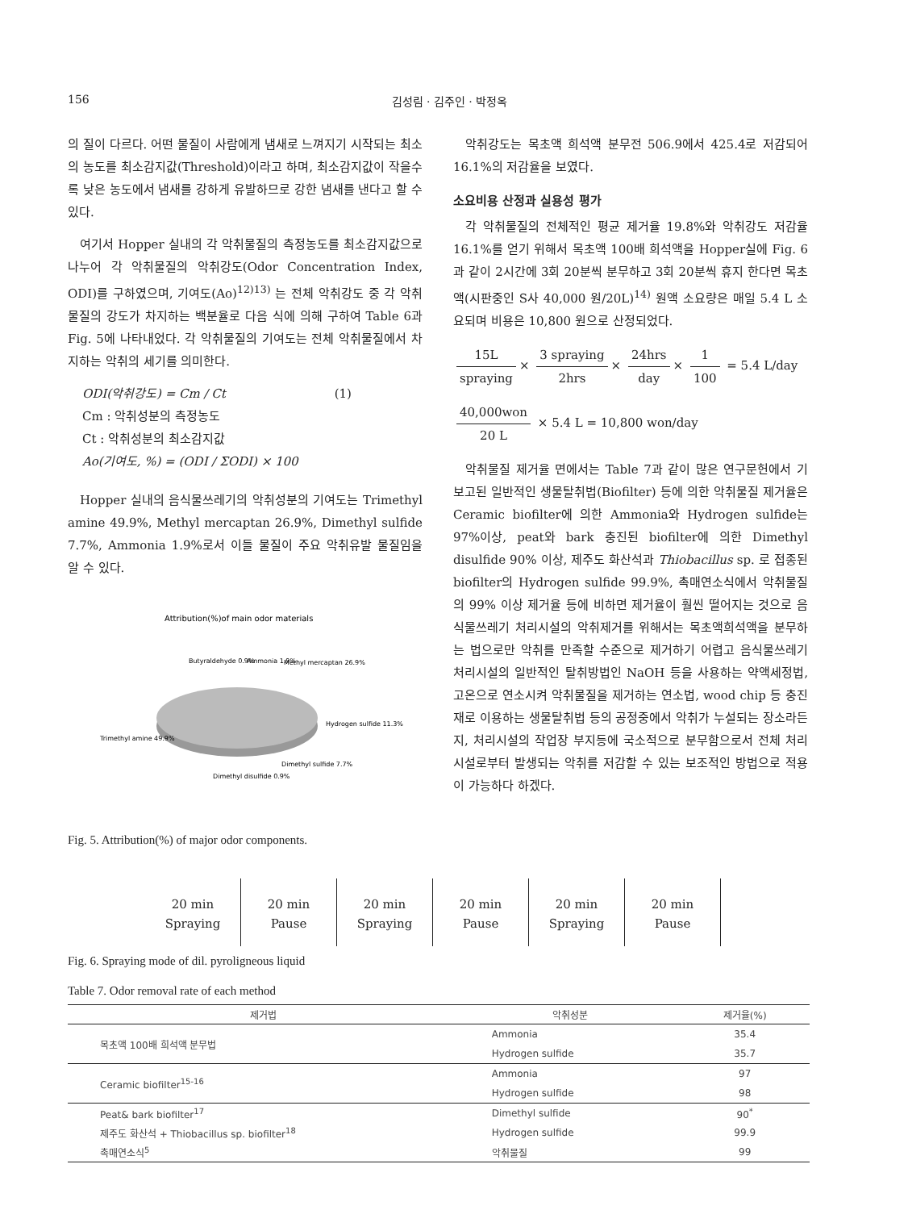156 김성림 · 김주인 · 박정옥
의 질이 다르다. 어떤 물질이 사람에게 냄새로 느껴지기 시작되는 최소의 농도를 최소감지값(Threshold)이라고 하며, 최소감지값이 작을수록 낮은 농도에서 냄새를 강하게 유발하므로 강한 냄새를 낸다고 할 수 있다.
여기서 Hopper 실내의 각 악취물질의 측정농도를 최소감지값으로 나누어 각 악취물질의 악취강도(Odor Concentration Index, ODI)를 구하였으며, 기여도(Ao)<sup>12)13)</sup> 는 전체 악취강도 중 각 악취물질의 강도가 차지하는 백분율로 다음 식에 의해 구하여 Table 6과 Fig. 5에 나타내었다. 각 악취물질의 기여도는 전체 악취물질에서 차지하는 악취의 세기를 의미한다.
ODI(악취강도) = Cm / Ct (1)
Cm : 악취성분의 측정농도
Ct : 악취성분의 최소감지값
Ao(기여도, %) = (ODI / ΣODI) × 100
Hopper 실내의 음식물쓰레기의 악취성분의 기여도는 Trimethyl amine 49.9%, Methyl mercaptan 26.9%, Dimethyl sulfide 7.7%, Ammonia 1.9%로서 이들 물질이 주요 악취유발 물질임을 알 수 있다.
Attribution(%)of main odor materials
Butyraldehyde 0.9%
Ammonia 1.9%
Methyl mercaptan 26.9%
Hydrogen sulfide 11.3%
Trimethyl amine 49.9%
Dimethyl sulfide 7.7%
Dimethyl disulfide 0.9%
Fig. 5. Attribution(%) of major odor components.
악취강도는 목초액 희석액 분무전 506.9에서 425.4로 저감되어 16.1%의 저감율을 보였다.
소요비용 산정과 실용성 평가
각 악취물질의 전체적인 평균 제거율 19.8%와 악취강도 저감율 16.1%를 얻기 위해서 목초액 100배 희석액을 Hopper실에 Fig. 6과 같이 2시간에 3회 20분씩 분무하고 3회 20분씩 휴지 한다면 목초액(시판중인 S사 40,000 원/20L)<sup>14)</sup> 원액 소요량은 매일 5.4 L 소요되며 비용은 10,800 원으로 산정되었다.
15L spraying × 3 spraying 2hrs × 24hrs day × 1 100 = 5.4 L/day
40,000won 20 L × 5.4 L = 10,800 won/day
악취물질 제거율 면에서는 Table 7과 같이 많은 연구문헌에서 기 보고된 일반적인 생물탈취법(Biofilter) 등에 의한 악취물질 제거율은 Ceramic biofilter에 의한 Ammonia와 Hydrogen sulfide는 97%이상, peat와 bark 충진된 biofilter에 의한 Dimethyl disulfide 90% 이상, 제주도 화산석과 Thiobacillus sp. 로 접종된 biofilter의 Hydrogen sulfide 99.9%, 촉매연소식에서 악취물질의 99% 이상 제거율 등에 비하면 제거율이 훨씬 떨어지는 것으로 음식물쓰레기 처리시설의 악취제거를 위해서는 목초액희석액을 분무하는 법으로만 악취를 만족할 수준으로 제거하기 어렵고 음식물쓰레기 처리시설의 일반적인 탈취방법인 NaOH 등을 사용하는 약액세정법, 고온으로 연소시켜 악취물질을 제거하는 연소법, wood chip 등 충진재로 이용하는 생물탈취법 등의 공정중에서 악취가 누설되는 장소라든지, 처리시설의 작업장 부지등에 국소적으로 분무함으로서 전체 처리시설로부터 발생되는 악취를 저감할 수 있는 보조적인 방법으로 적용이 가능하다 하겠다.
20 min
Spraying
20 min
Pause
20 min
Spraying
20 min
Pause
20 min
Spraying
20 min
Pause
Fig. 6. Spraying mode of dil. pyroligneous liquid
Table 7. Odor removal rate of each method
| 제거법 | 악취성분 | 제거율(%) |
| --- | --- | --- |
| 목초액 100배 희석액 분무법 | Ammonia | 35.4 |
| | Hydrogen sulfide | 35.7 |
| Ceramic biofilter<sup>15-16</sup> | Ammonia | 97 |
| | Hydrogen sulfide | 98 |
| Peat& bark biofilter<sup>17</sup> | Dimethyl sulfide | 90<sup>*</sup> |
| 제주도 화산석 + Thiobacillus sp. biofilter<sup>18</sup> | Hydrogen sulfide | 99.9 |
| 촉매연소식<sup>5</sup> | 악취물질 | 99 |